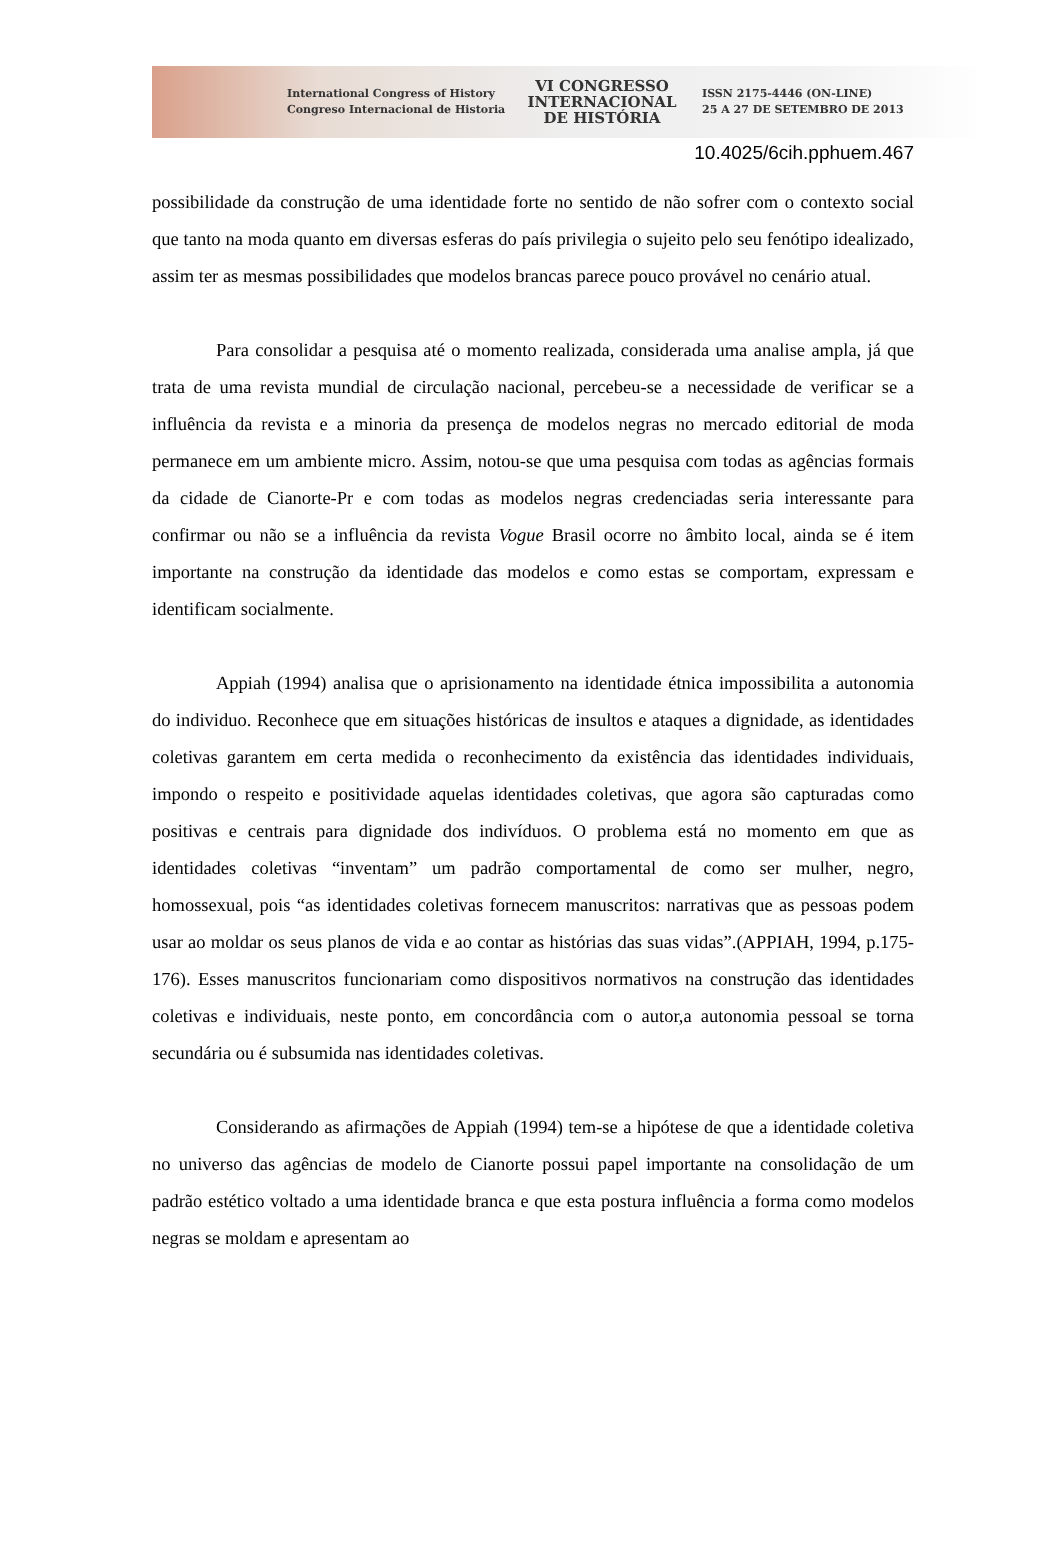International Congress of History
Congreso Internacional de Historia
VI CONGRESSO
INTERNACIONAL
DE HISTÓRIA
ISSN 2175-4446 (ON-LINE)
25 A 27 DE SETEMBRO DE 2013
10.4025/6cih.pphuem.467
possibilidade da construção de uma identidade forte no sentido de não sofrer com o contexto social que tanto na moda quanto em diversas esferas do país privilegia o sujeito pelo seu fenótipo idealizado, assim ter as mesmas possibilidades que modelos brancas parece pouco provável no cenário atual.
Para consolidar a pesquisa até o momento realizada, considerada uma analise ampla, já que trata de uma revista mundial de circulação nacional, percebeu-se a necessidade de verificar se a influência da revista e a minoria da presença de modelos negras no mercado editorial de moda permanece em um ambiente micro. Assim, notou-se que uma pesquisa com todas as agências formais da cidade de Cianorte-Pr e com todas as modelos negras credenciadas seria interessante para confirmar ou não se a influência da revista Vogue Brasil ocorre no âmbito local, ainda se é item importante na construção da identidade das modelos e como estas se comportam, expressam e identificam socialmente.
Appiah (1994) analisa que o aprisionamento na identidade étnica impossibilita a autonomia do individuo. Reconhece que em situações históricas de insultos e ataques a dignidade, as identidades coletivas garantem em certa medida o reconhecimento da existência das identidades individuais, impondo o respeito e positividade aquelas identidades coletivas, que agora são capturadas como positivas e centrais para dignidade dos indivíduos. O problema está no momento em que as identidades coletivas “inventam” um padrão comportamental de como ser mulher, negro, homossexual, pois “as identidades coletivas fornecem manuscritos: narrativas que as pessoas podem usar ao moldar os seus planos de vida e ao contar as histórias das suas vidas”.(APPIAH, 1994, p.175-176). Esses manuscritos funcionariam como dispositivos normativos na construção das identidades coletivas e individuais, neste ponto, em concordância com o autor,a autonomia pessoal se torna secundária ou é subsumida nas identidades coletivas.
Considerando as afirmações de Appiah (1994) tem-se a hipótese de que a identidade coletiva no universo das agências de modelo de Cianorte possui papel importante na consolidação de um padrão estético voltado a uma identidade branca e que esta postura influência a forma como modelos negras se moldam e apresentam ao